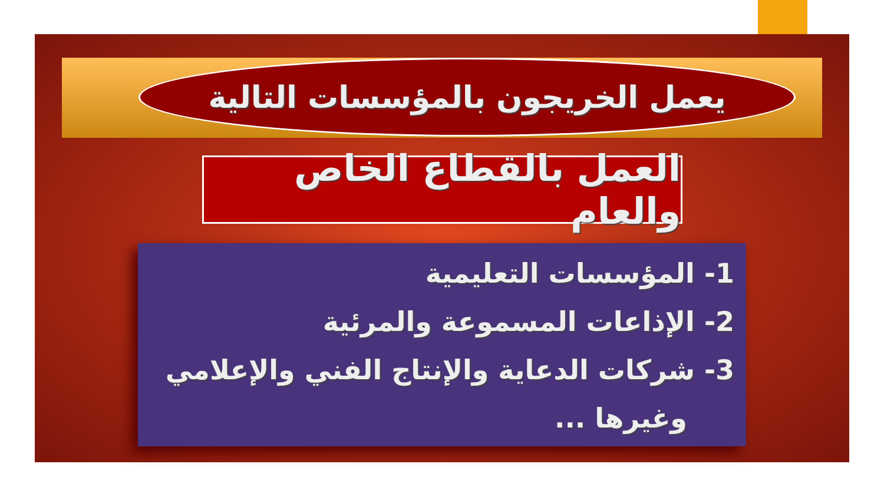يعمل الخريجون بالمؤسسات التالية
العمل بالقطاع الخاص والعام
1- المؤسسات التعليمية
2- الإذاعات المسموعة والمرئية
3- شركات الدعاية والإنتاج الفني والإعلامي
وغيرها ...